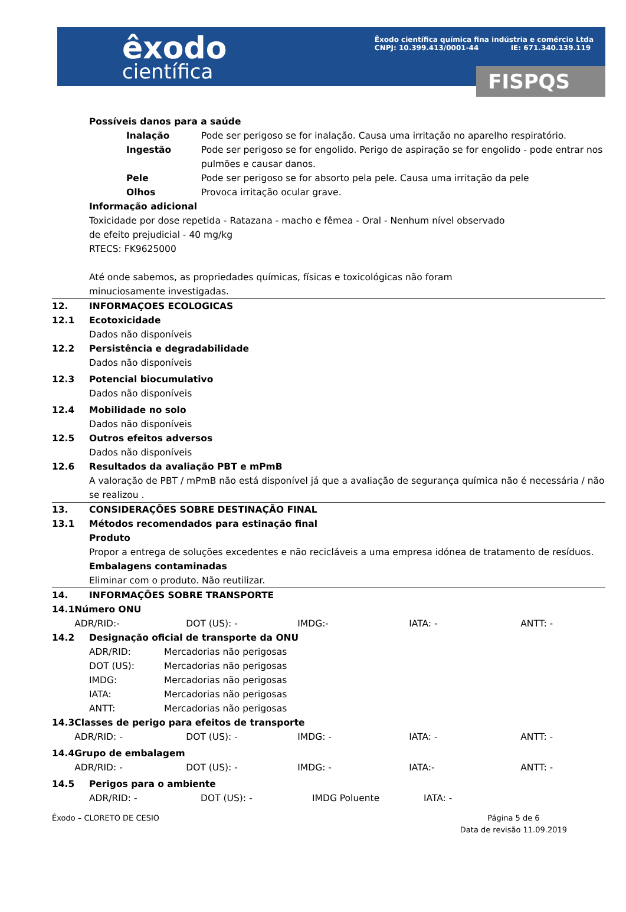êxodo
científica
Êxodo científica química fina indústria e comércio Ltda
CNPJ: 10.399.413/0001-44 IE: 671.340.139.119
FISPQS
Possíveis danos para a saúde
Inalação Pode ser perigoso se for inalação. Causa uma irritação no aparelho respiratório.
Ingestão Pode ser perigoso se for engolido. Perigo de aspiração se for engolido - pode entrar nos pulmões e causar danos.
Pele Pode ser perigoso se for absorto pela pele. Causa uma irritação da pele
Olhos Provoca irritação ocular grave.
Informação adicional
Toxicidade por dose repetida - Ratazana - macho e fêmea - Oral - Nenhum nível observado
de efeito prejudicial - 40 mg/kg
RTECS: FK9625000
Até onde sabemos, as propriedades químicas, físicas e toxicológicas não foram
minuciosamente investigadas.
12. INFORMAÇOES ECOLOGICAS
12.1 Ecotoxicidade
Dados não disponíveis
12.2 Persistência e degradabilidade
Dados não disponíveis
12.3 Potencial biocumulativo
Dados não disponíveis
12.4 Mobilidade no solo
Dados não disponíveis
12.5 Outros efeitos adversos
Dados não disponíveis
12.6 Resultados da avaliação PBT e mPmB
A valoração de PBT / mPmB não está disponível já que a avaliação de segurança química não é necessária / não se realizou .
13. CONSIDERAÇÕES SOBRE DESTINAÇÃO FINAL
13.1 Métodos recomendados para estinação final
Produto
Propor a entrega de soluções excedentes e não recicláveis a uma empresa idónea de tratamento de resíduos.
Embalagens contaminadas
Eliminar com o produto. Não reutilizar.
14. INFORMAÇÕES SOBRE TRANSPORTE
14.1 Número ONU
ADR/RID:- DOT (US): - IMDG:- IATA: - ANTT: -
14.2 Designação oficial de transporte da ONU
ADR/RID: Mercadorias não perigosas
DOT (US): Mercadorias não perigosas
IMDG: Mercadorias não perigosas
IATA: Mercadorias não perigosas
ANTT: Mercadorias não perigosas
14.3 Classes de perigo para efeitos de transporte
ADR/RID: - DOT (US): - IMDG: - IATA: - ANTT: -
14.4 Grupo de embalagem
ADR/RID: - DOT (US): - IMDG: - IATA:- ANTT: -
14.5 Perigos para o ambiente
ADR/RID: - DOT (US): - IMDG Poluente IATA: -
Êxodo – CLORETO DE CESIO Página 5 de 6
Data de revisão 11.09.2019